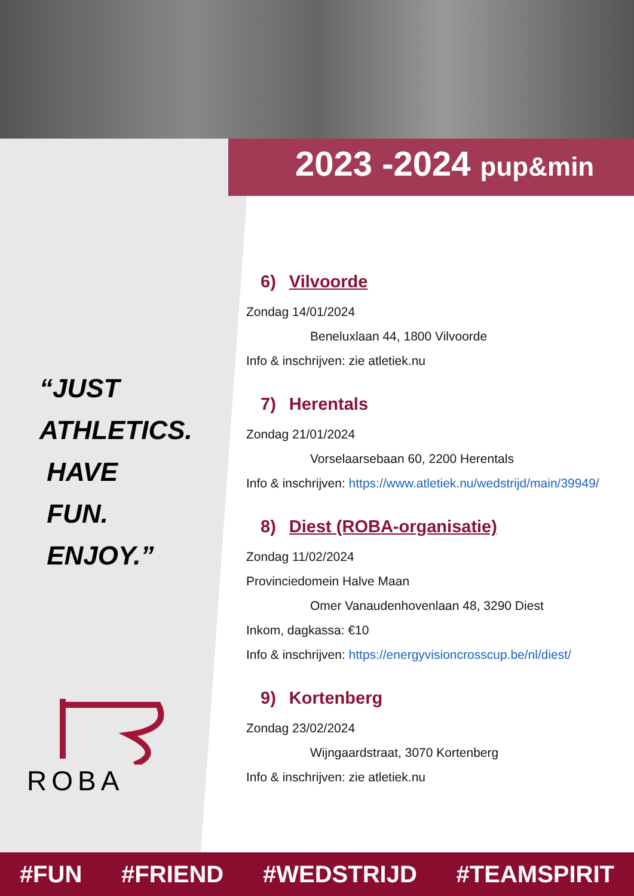2023 -2024 pup&min
“JUST
ATHLETICS.
HAVE
FUN.
ENJOY.”
ROBA
6) Vilvoorde
Zondag 14/01/2024
Beneluxlaan 44, 1800 Vilvoorde
Info & inschrijven: zie atletiek.nu
7) Herentals
Zondag 21/01/2024
Vorselaarsebaan 60, 2200 Herentals
Info & inschrijven: https://www.atletiek.nu/wedstrijd/main/39949/
8) Diest (ROBA-organisatie)
Zondag 11/02/2024
Provinciedomein Halve Maan
Omer Vanaudenhovenlaan 48, 3290 Diest
Inkom, dagkassa: €10
Info & inschrijven: https://energyvisioncrosscup.be/nl/diest/
9) Kortenberg
Zondag 23/02/2024
Wijngaardstraat, 3070 Kortenberg
Info & inschrijven: zie atletiek.nu
#FUN #FRIEND #WEDSTRIJD #TEAMSPIRIT